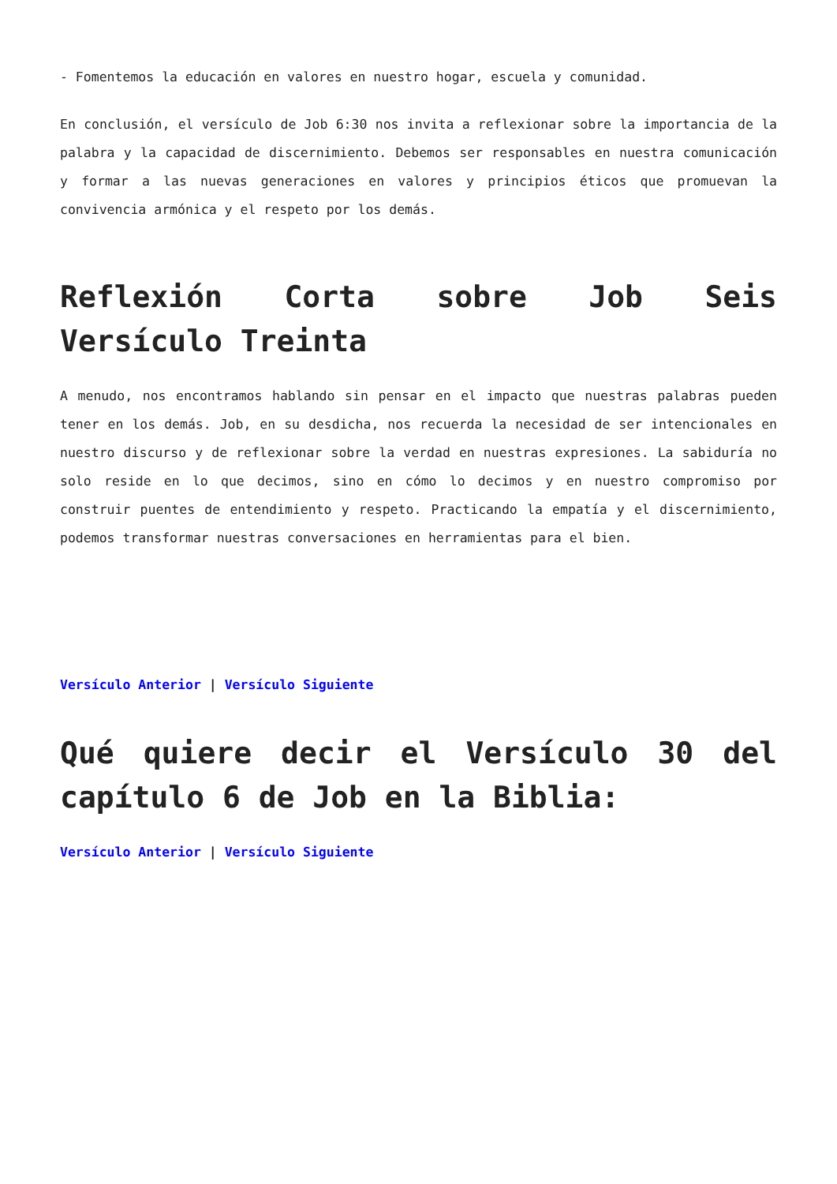- Fomentemos la educación en valores en nuestro hogar, escuela y comunidad.
En conclusión, el versículo de Job 6:30 nos invita a reflexionar sobre la importancia de la palabra y la capacidad de discernimiento. Debemos ser responsables en nuestra comunicación y formar a las nuevas generaciones en valores y principios éticos que promuevan la convivencia armónica y el respeto por los demás.
Reflexión Corta sobre Job Seis Versículo Treinta
A menudo, nos encontramos hablando sin pensar en el impacto que nuestras palabras pueden tener en los demás. Job, en su desdicha, nos recuerda la necesidad de ser intencionales en nuestro discurso y de reflexionar sobre la verdad en nuestras expresiones. La sabiduría no solo reside en lo que decimos, sino en cómo lo decimos y en nuestro compromiso por construir puentes de entendimiento y respeto. Practicando la empatía y el discernimiento, podemos transformar nuestras conversaciones en herramientas para el bien.
Versículo Anterior | Versículo Siguiente
Qué quiere decir el Versículo 30 del capítulo 6 de Job en la Biblia:
Versículo Anterior | Versículo Siguiente